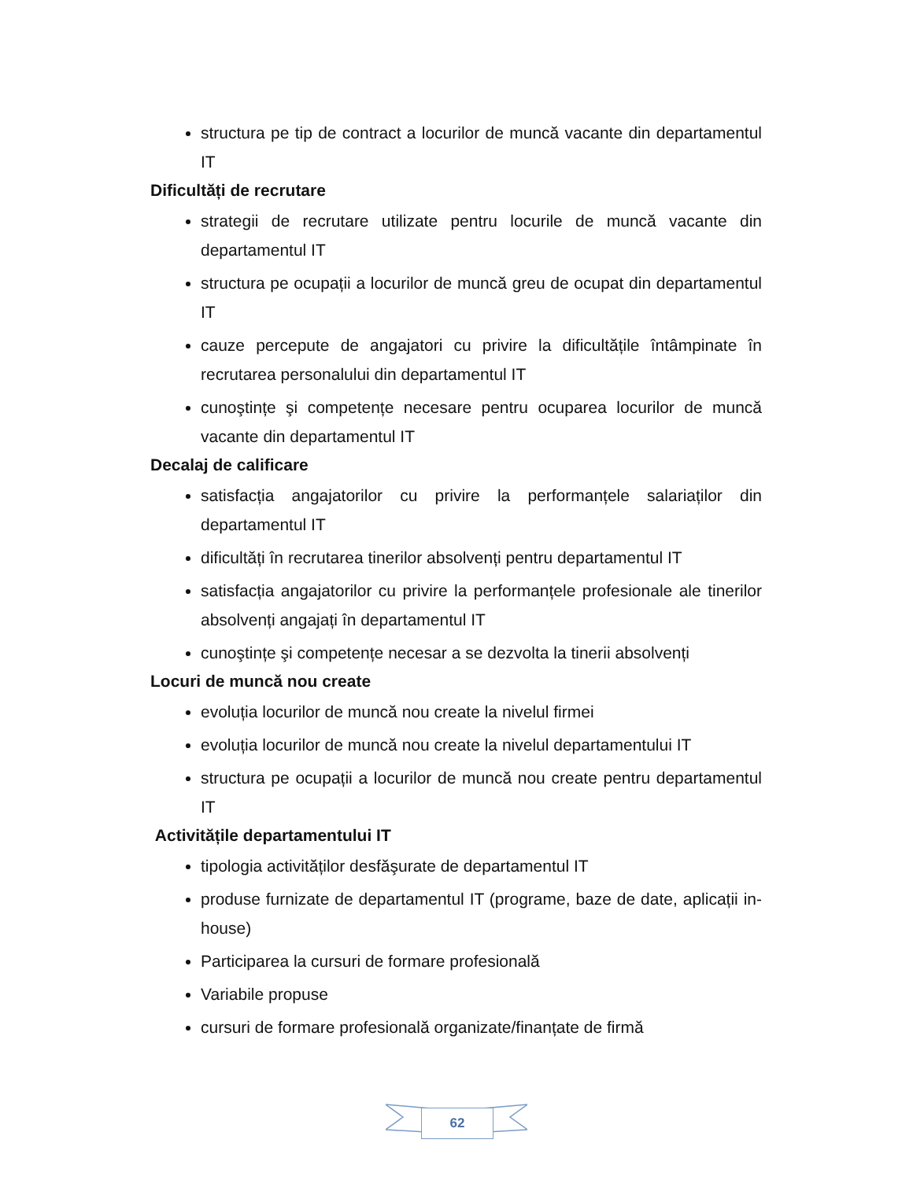structura pe tip de contract a locurilor de muncă vacante din departamentul IT
Dificultăți de recrutare
strategii de recrutare utilizate pentru locurile de muncă vacante din departamentul IT
structura pe ocupații a locurilor de muncă greu de ocupat din departamentul IT
cauze percepute de angajatori cu privire la dificultățile întâmpinate în recrutarea personalului din departamentul IT
cunoştințe şi competențe necesare pentru ocuparea locurilor de muncă vacante din departamentul IT
Decalaj de calificare
satisfacția angajatorilor cu privire la performanțele salariaților din departamentul IT
dificultăți în recrutarea tinerilor absolvenți pentru departamentul IT
satisfacția angajatorilor cu privire la performanțele profesionale ale tinerilor absolvenți angajați în departamentul IT
cunoştințe şi competențe necesar a se dezvolta la tinerii absolvenți
Locuri de muncă nou create
evoluția locurilor de muncă nou create la nivelul firmei
evoluția locurilor de muncă nou create la nivelul departamentului IT
structura pe ocupații a locurilor de muncă nou create pentru departamentul IT
Activitățile departamentului IT
tipologia activităților desfăşurate de departamentul IT
produse furnizate de departamentul IT (programe, baze de date, aplicații in-house)
Participarea la cursuri de formare profesională
Variabile propuse
cursuri de formare profesională organizate/finanțate de firmă
62